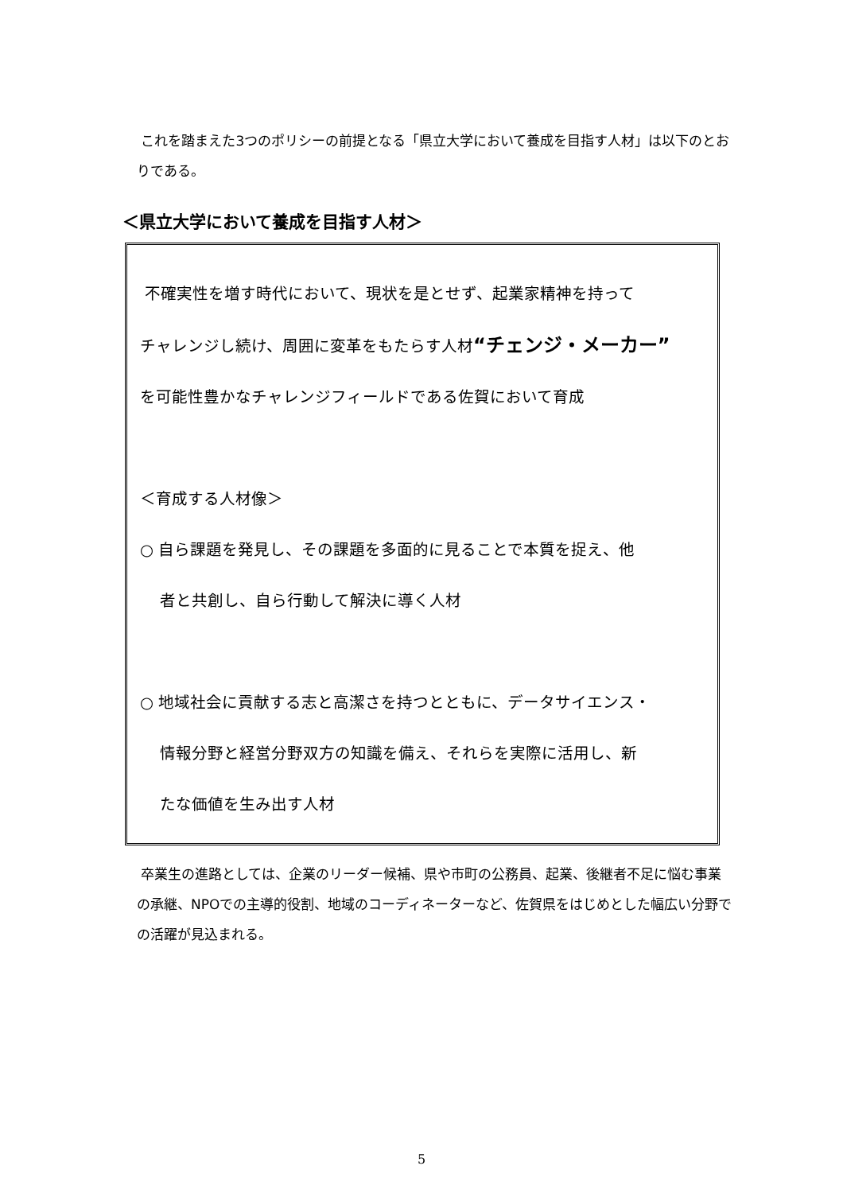これを踏まえた3つのポリシーの前提となる「県立大学において養成を目指す人材」は以下のとおりである。
＜県立大学において養成を目指す人材＞
不確実性を増す時代において、現状を是とせず、起業家精神を持って
チャレンジし続け、周囲に変革をもたらす人材“チェンジ・メーカー”
を可能性豊かなチャレンジフィールドである佐賀において育成
＜育成する人材像＞
○ 自ら課題を発見し、その課題を多面的に見ることで本質を捉え、他
者と共創し、自ら行動して解決に導く人材
○ 地域社会に貢献する志と高潔さを持つとともに、データサイエンス・
情報分野と経営分野双方の知識を備え、それらを実際に活用し、新
たな価値を生み出す人材
卒業生の進路としては、企業のリーダー候補、県や市町の公務員、起業、後継者不足に悩む事業の承継、NPOでの主導的役割、地域のコーディネーターなど、佐賀県をはじめとした幅広い分野での活躍が見込まれる。
5